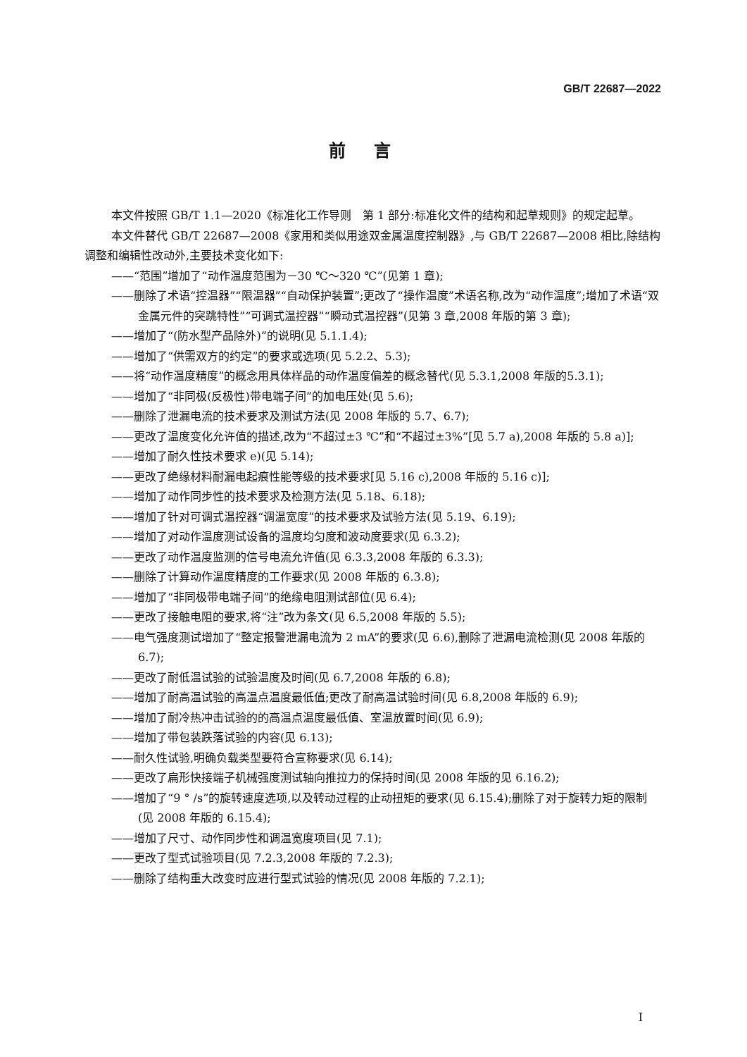GB/T 22687—2022
前言
本文件按照 GB/T 1.1—2020《标准化工作导则　第 1 部分:标准化文件的结构和起草规则》的规定起草。
本文件替代 GB/T 22687—2008《家用和类似用途双金属温度控制器》,与 GB/T 22687—2008 相比,除结构调整和编辑性改动外,主要技术变化如下:
——“范围”增加了“动作温度范围为－30 ℃～320 ℃”(见第 1 章);
——删除了术语“控温器”“限温器”“自动保护装置”;更改了“操作温度”术语名称,改为“动作温度”;增加了术语“双金属元件的突跳特性”“可调式温控器”“瞬动式温控器”(见第 3 章,2008 年版的第 3 章);
——增加了“(防水型产品除外)”的说明(见 5.1.1.4);
——增加了“供需双方的约定”的要求或选项(见 5.2.2、5.3);
——将“动作温度精度”的概念用具体样品的动作温度偏差的概念替代(见 5.3.1,2008 年版的5.3.1);
——增加了“非同极(反极性)带电端子间”的加电压处(见 5.6);
——删除了泄漏电流的技术要求及测试方法(见 2008 年版的 5.7、6.7);
——更改了温度变化允许值的描述,改为“不超过±3 ℃”和“不超过±3%”[见 5.7 a),2008 年版的 5.8 a)];
——增加了耐久性技术要求 e)(见 5.14);
——更改了绝缘材料耐漏电起痕性能等级的技术要求[见 5.16 c),2008 年版的 5.16 c)];
——增加了动作同步性的技术要求及检测方法(见 5.18、6.18);
——增加了针对可调式温控器“调温宽度”的技术要求及试验方法(见 5.19、6.19);
——增加了对动作温度测试设备的温度均匀度和波动度要求(见 6.3.2);
——更改了动作温度监测的信号电流允许值(见 6.3.3,2008 年版的 6.3.3);
——删除了计算动作温度精度的工作要求(见 2008 年版的 6.3.8);
——增加了“非同极带电端子间”的绝缘电阻测试部位(见 6.4);
——更改了接触电阻的要求,将“注”改为条文(见 6.5,2008 年版的 5.5);
——电气强度测试增加了“整定报警泄漏电流为 2 mA”的要求(见 6.6),删除了泄漏电流检测(见 2008 年版的 6.7);
——更改了耐低温试验的试验温度及时间(见 6.7,2008 年版的 6.8);
——增加了耐高温试验的高温点温度最低值;更改了耐高温试验时间(见 6.8,2008 年版的 6.9);
——增加了耐冷热冲击试验的的高温点温度最低值、室温放置时间(见 6.9);
——增加了带包装跌落试验的内容(见 6.13);
——耐久性试验,明确负载类型要符合宣称要求(见 6.14);
——更改了扁形快接端子机械强度测试轴向推拉力的保持时间(见 2008 年版的见 6.16.2);
——增加了“9 ° /s”的旋转速度选项,以及转动过程的止动扭矩的要求(见 6.15.4);删除了对于旋转力矩的限制(见 2008 年版的 6.15.4);
——增加了尺寸、动作同步性和调温宽度项目(见 7.1);
——更改了型式试验项目(见 7.2.3,2008 年版的 7.2.3);
——删除了结构重大改变时应进行型式试验的情况(见 2008 年版的 7.2.1);
I